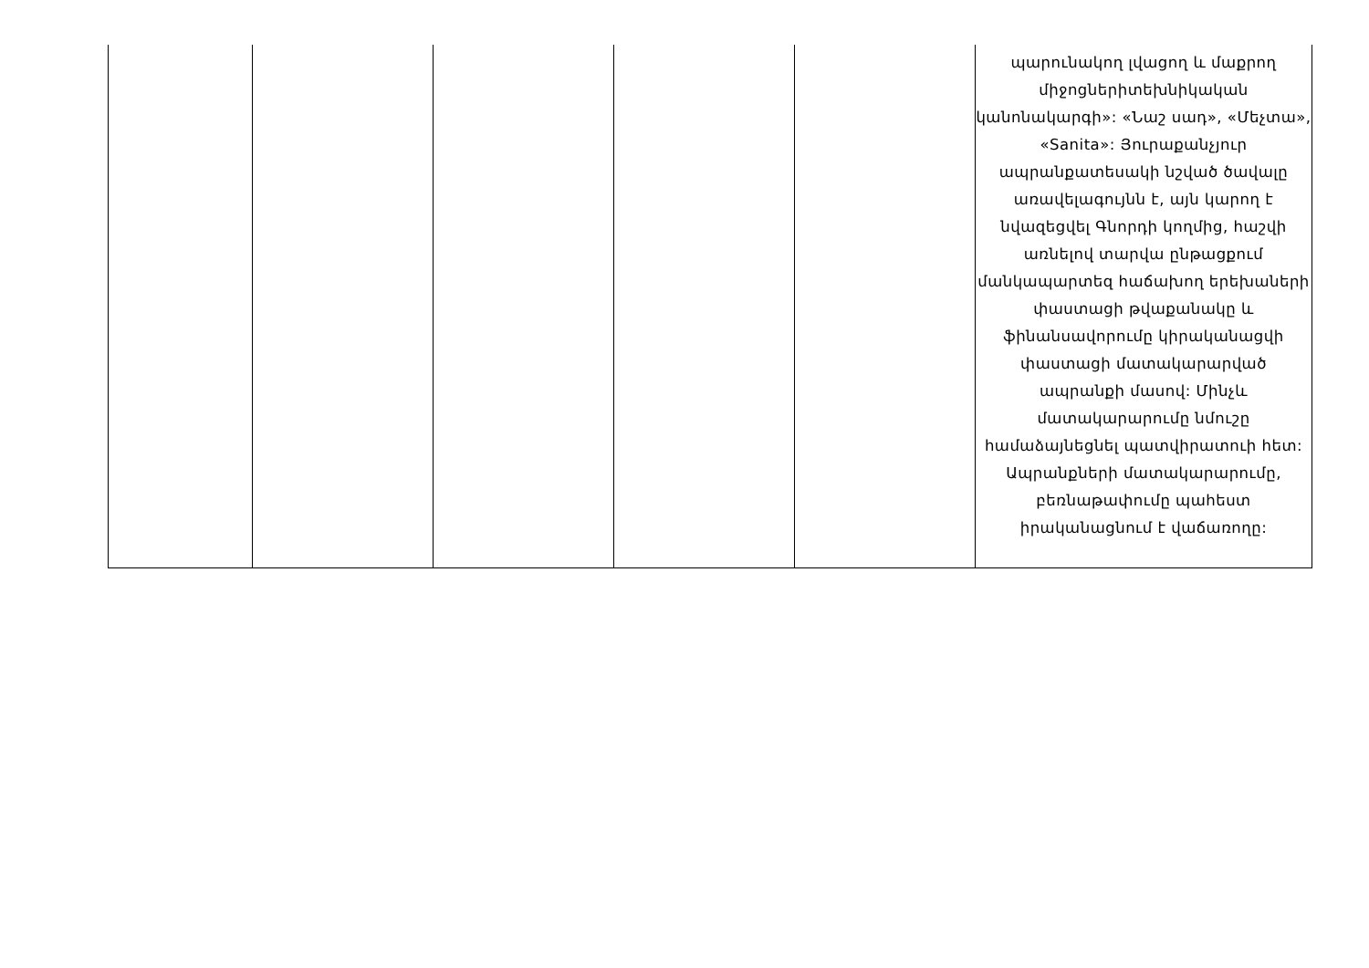| | | | | | պարունակող լվացող և մաքրող միջոցներիտեխնիկական կանոնակարգի»: «Նաշ սադ», «Մեչտա», «Sanita»: Յուրաքանչյուր ապրանքատեսակի նշված ծավալը առավելագույնն է, այն կարող է նվազեցվել Գնորդի կողմից, հաշվի առնելով տարվա ընթացքում մանկապարտեզ հաճախող երեխաների փաստացի թվաքանակը և ֆինանսավորումը կիրականացվի փաստացի մատակարարված ապրանքի մասով: Մինչև մատակարարումը նմուշը համաձայնեցնել պատվիրատուի հետ: Ապրանքների մատակարարումը, բեռնաթափումը պահեստ իրականացնում է վաճառողը: |